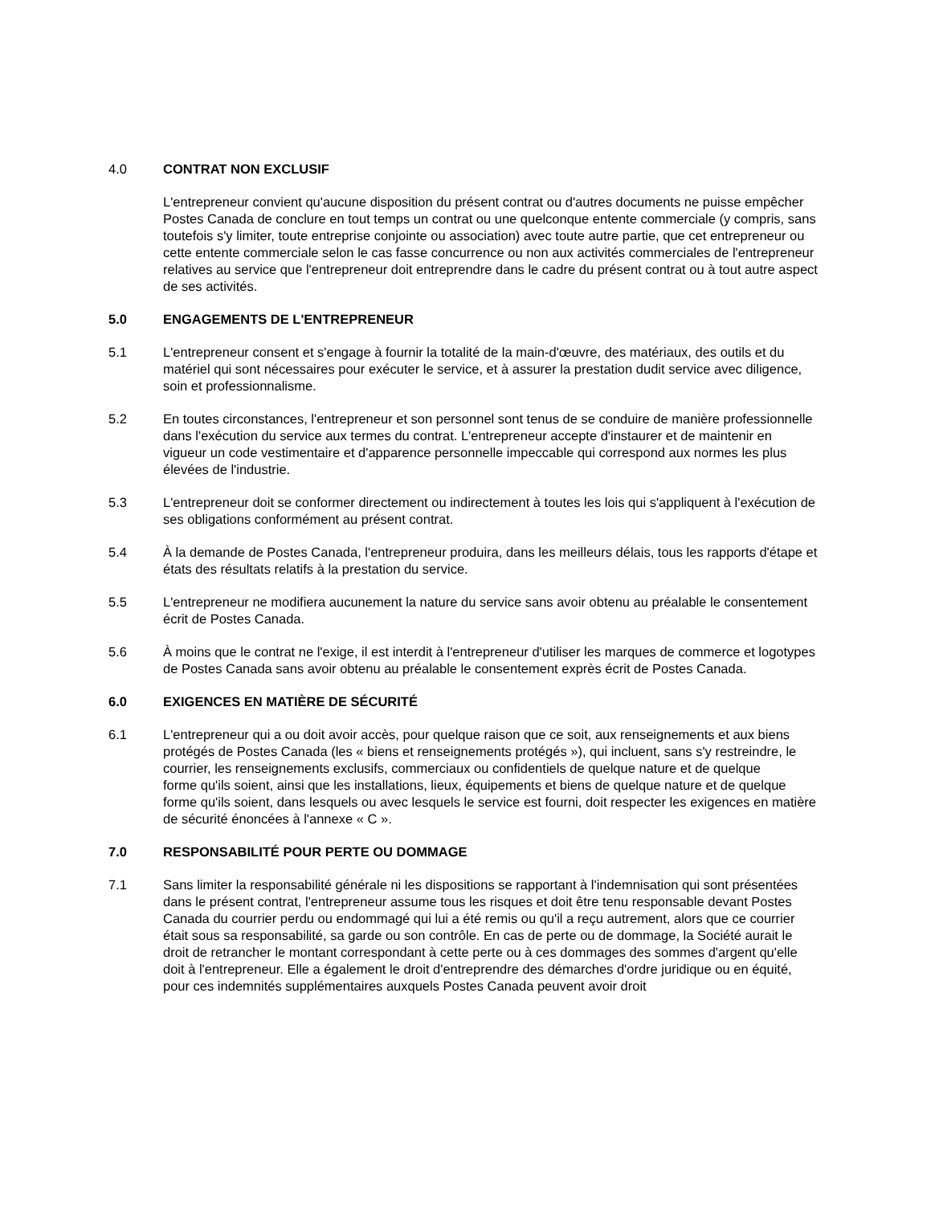4.0 CONTRAT NON EXCLUSIF
L'entrepreneur convient qu'aucune disposition du présent contrat ou d'autres documents ne puisse empêcher Postes Canada de conclure en tout temps un contrat ou une quelconque entente commerciale (y compris, sans toutefois s'y limiter, toute entreprise conjointe ou association) avec toute autre partie, que cet entrepreneur ou cette entente commerciale selon le cas fasse concurrence ou non aux activités commerciales de l'entrepreneur relatives au service que l'entrepreneur doit entreprendre dans le cadre du présent contrat ou à tout autre aspect de ses activités.
5.0 ENGAGEMENTS DE L'ENTREPRENEUR
5.1 L'entrepreneur consent et s'engage à fournir la totalité de la main-d'œuvre, des matériaux, des outils et du matériel qui sont nécessaires pour exécuter le service, et à assurer la prestation dudit service avec diligence, soin et professionnalisme.
5.2 En toutes circonstances, l'entrepreneur et son personnel sont tenus de se conduire de manière professionnelle dans l'exécution du service aux termes du contrat. L'entrepreneur accepte d'instaurer et de maintenir en vigueur un code vestimentaire et d'apparence personnelle impeccable qui correspond aux normes les plus élevées de l'industrie.
5.3 L'entrepreneur doit se conformer directement ou indirectement à toutes les lois qui s'appliquent à l'exécution de ses obligations conformément au présent contrat.
5.4 À la demande de Postes Canada, l'entrepreneur produira, dans les meilleurs délais, tous les rapports d'étape et états des résultats relatifs à la prestation du service.
5.5 L'entrepreneur ne modifiera aucunement la nature du service sans avoir obtenu au préalable le consentement écrit de Postes Canada.
5.6 À moins que le contrat ne l'exige, il est interdit à l'entrepreneur d'utiliser les marques de commerce et logotypes de Postes Canada sans avoir obtenu au préalable le consentement exprès écrit de Postes Canada.
6.0 EXIGENCES EN MATIÈRE DE SÉCURITÉ
6.1 L'entrepreneur qui a ou doit avoir accès, pour quelque raison que ce soit, aux renseignements et aux biens protégés de Postes Canada (les « biens et renseignements protégés »), qui incluent, sans s'y restreindre, le courrier, les renseignements exclusifs, commerciaux ou confidentiels de quelque nature et de quelque
forme qu'ils soient, ainsi que les installations, lieux, équipements et biens de quelque nature et de quelque forme qu'ils soient, dans lesquels ou avec lesquels le service est fourni, doit respecter les exigences en matière de sécurité énoncées à l'annexe « C ».
7.0 RESPONSABILITÉ POUR PERTE OU DOMMAGE
7.1 Sans limiter la responsabilité générale ni les dispositions se rapportant à l'indemnisation qui sont présentées dans le présent contrat, l'entrepreneur assume tous les risques et doit être tenu responsable devant Postes Canada du courrier perdu ou endommagé qui lui a été remis ou qu'il a reçu autrement, alors que ce courrier était sous sa responsabilité, sa garde ou son contrôle. En cas de perte ou de dommage, la Société aurait le droit de retrancher le montant correspondant à cette perte ou à ces dommages des sommes d'argent qu'elle doit à l'entrepreneur. Elle a également le droit d'entreprendre des démarches d'ordre juridique ou en équité, pour ces indemnités supplémentaires auxquels Postes Canada peuvent avoir droit